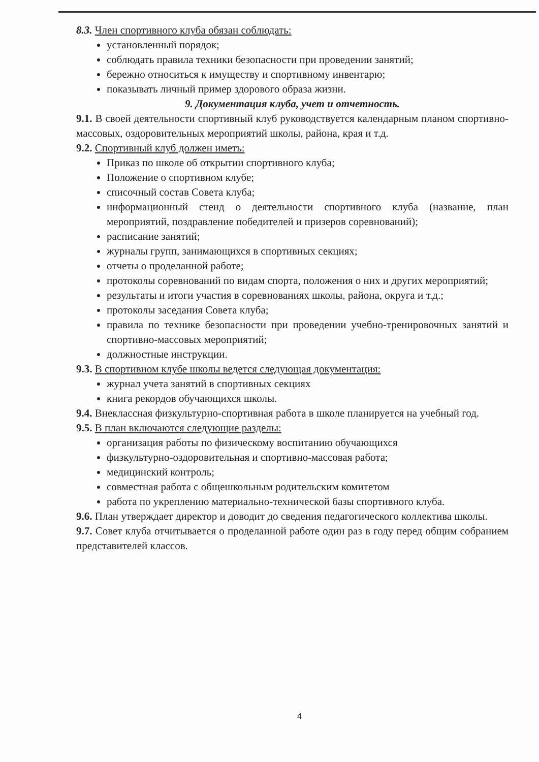8.3. Член спортивного клуба обязан соблюдать:
установленный порядок;
соблюдать правила техники безопасности при проведении занятий;
бережно относиться к имуществу и спортивному инвентарю;
показывать личный пример здорового образа жизни.
9. Документация клуба, учет и отчетность.
9.1. В своей деятельности спортивный клуб руководствуется календарным планом спортивно-массовых, оздоровительных мероприятий школы, района, края и т.д.
9.2. Спортивный клуб должен иметь:
Приказ по школе об открытии спортивного клуба;
Положение о спортивном клубе;
списочный состав Совета клуба;
информационный стенд о деятельности спортивного клуба (название, план мероприятий, поздравление победителей и призеров соревнований);
расписание занятий;
журналы групп, занимающихся в спортивных секциях;
отчеты о проделанной работе;
протоколы соревнований по видам спорта, положения о них и других мероприятий;
результаты и итоги участия в соревнованиях школы, района, округа и т.д.;
протоколы заседания Совета клуба;
правила по технике безопасности при проведении учебно-тренировочных занятий и спортивно-массовых мероприятий;
должностные инструкции.
9.3. В спортивном клубе школы ведется следующая документация:
журнал учета занятий в спортивных секциях
книга рекордов обучающихся школы.
9.4. Внеклассная физкультурно-спортивная работа в школе планируется на учебный год.
9.5. В план включаются следующие разделы:
организация работы по физическому воспитанию обучающихся
физкультурно-оздоровительная и спортивно-массовая работа;
медицинский контроль;
совместная работа с общешкольным родительским комитетом
работа по укреплению материально-технической базы спортивного клуба.
9.6. План утверждает директор и доводит до сведения педагогического коллектива школы.
9.7. Совет клуба отчитывается о проделанной работе один раз в году перед общим собранием представителей классов.
4